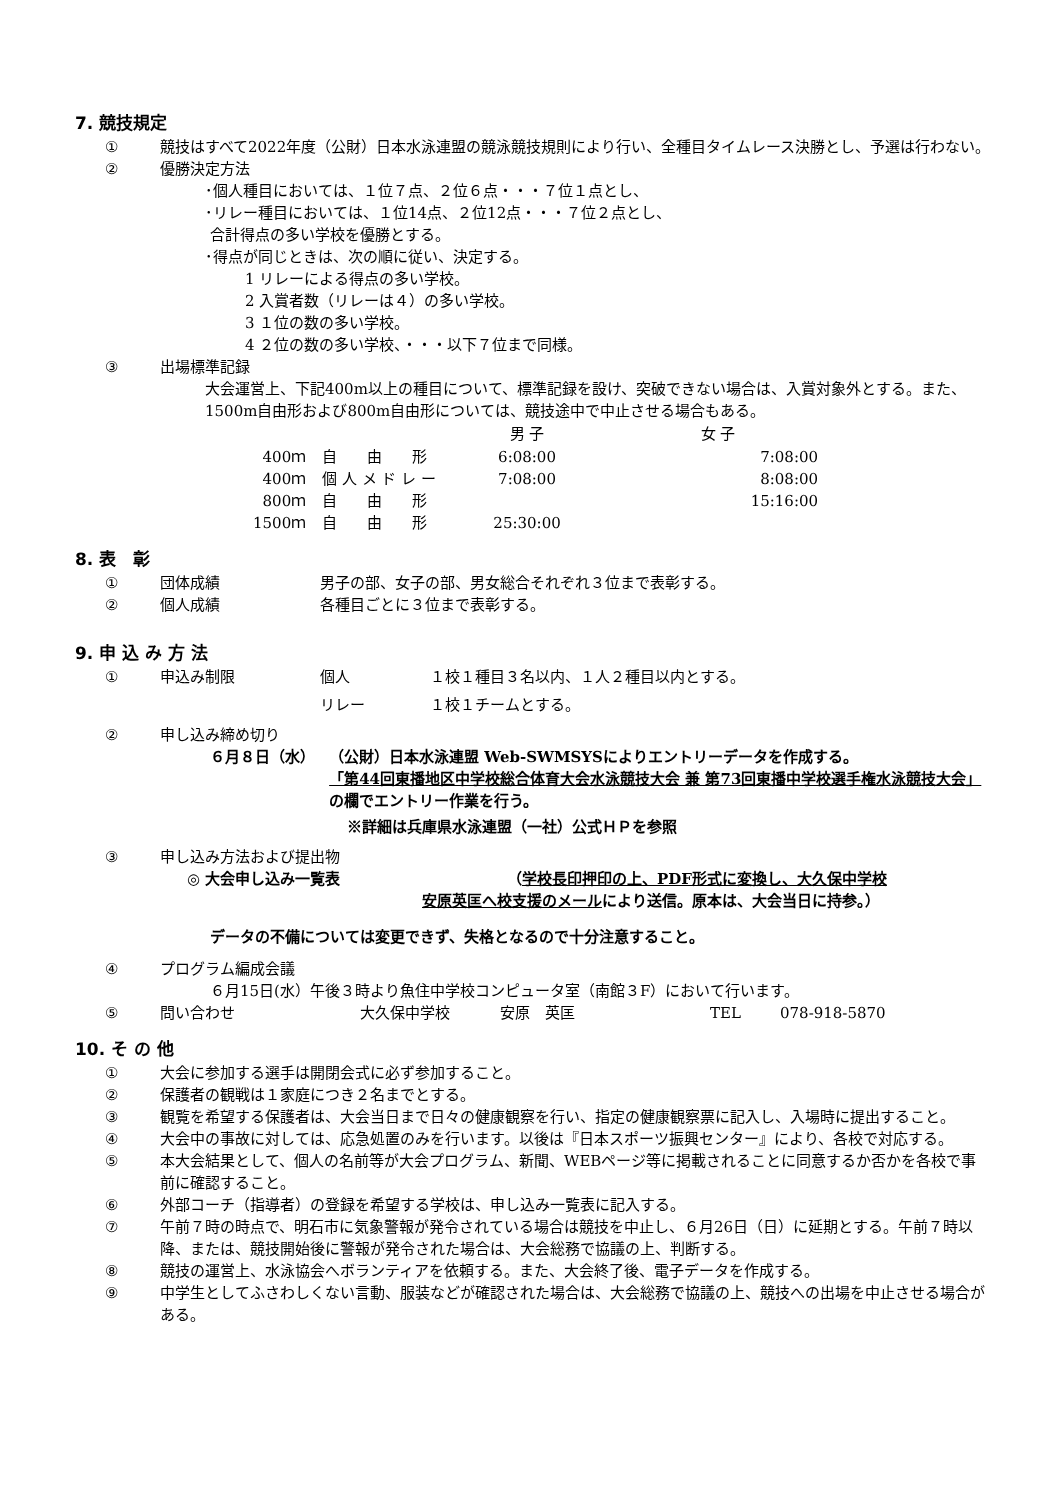7. 競技規定
① 競技はすべて2022年度（公財）日本水泳連盟の競泳競技規則により行い、全種目タイムレース決勝とし、予選は行わない。
② 優勝決定方法
･個人種目においては、１位７点、２位６点・・・７位１点とし、
･リレー種目においては、１位14点、２位12点・・・７位２点とし、
合計得点の多い学校を優勝とする。
･得点が同じときは、次の順に従い、決定する。
1 リレーによる得点の多い学校。
2 入賞者数（リレーは４）の多い学校。
3 １位の数の多い学校。
4 ２位の数の多い学校、・・・以下７位まで同様。
③ 出場標準記録
大会運営上、下記400m以上の種目について、標準記録を設け、突破できない場合は、入賞対象外とする。また、1500m自由形および800m自由形については、競技途中で中止させる場合もある。
| | | 男 子 | 女 子 |
| --- | --- | --- | --- |
| 400ｍ | 自 由 形 | 6:08:00 | 7:08:00 |
| 400ｍ | 個 人 メ ド レ ー | 7:08:00 | 8:08:00 |
| 800ｍ | 自 由 形 | | 15:16:00 |
| 1500ｍ | 自 由 形 | 25:30:00 | |
8. 表　彰
① 団体成績 男子の部、女子の部、男女総合それぞれ３位まで表彰する。
② 個人成績 各種目ごとに３位まで表彰する。
9. 申 込 み 方 法
① 申込み制限 個人 １校１種目３名以内、１人２種目以内とする。
リレー １校１チームとする。
② 申し込み締め切り
６月８日（水） （公財）日本水泳連盟 Web-SWMSYSによりエントリーデータを作成する。
「第44回東播地区中学校総合体育大会水泳競技大会 兼 第73回東播中学校選手権水泳競技大会」の欄でエントリー作業を行う。
※詳細は兵庫県水泳連盟（一社）公式ＨＰを参照
③ 申し込み方法および提出物
◎ 大会申し込み一覧表 （学校長印押印の上、PDF形式に変換し、大久保中学校
安原英匡へ校支援のメールにより送信。原本は、大会当日に持参。）
データの不備については変更できず、失格となるので十分注意すること。
④ プログラム編成会議
６月15日(水）午後３時より魚住中学校コンピュータ室（南館３F）において行います。
⑤ 問い合わせ 大久保中学校 安原　英匡 TEL 078-918-5870
10. そ の 他
① 大会に参加する選手は開閉会式に必ず参加すること。
② 保護者の観戦は１家庭につき２名までとする。
③ 観覧を希望する保護者は、大会当日まで日々の健康観察を行い、指定の健康観察票に記入し、入場時に提出すること。
④ 大会中の事故に対しては、応急処置のみを行います。以後は『日本スポーツ振興センター』により、各校で対応する。
⑤ 本大会結果として、個人の名前等が大会プログラム、新聞、WEBページ等に掲載されることに同意するか否かを各校で事前に確認すること。
⑥ 外部コーチ（指導者）の登録を希望する学校は、申し込み一覧表に記入する。
⑦ 午前７時の時点で、明石市に気象警報が発令されている場合は競技を中止し、６月26日（日）に延期とする。午前７時以降、または、競技開始後に警報が発令された場合は、大会総務で協議の上、判断する。
⑧ 競技の運営上、水泳協会へボランティアを依頼する。また、大会終了後、電子データを作成する。
⑨ 中学生としてふさわしくない言動、服装などが確認された場合は、大会総務で協議の上、競技への出場を中止させる場合がある。